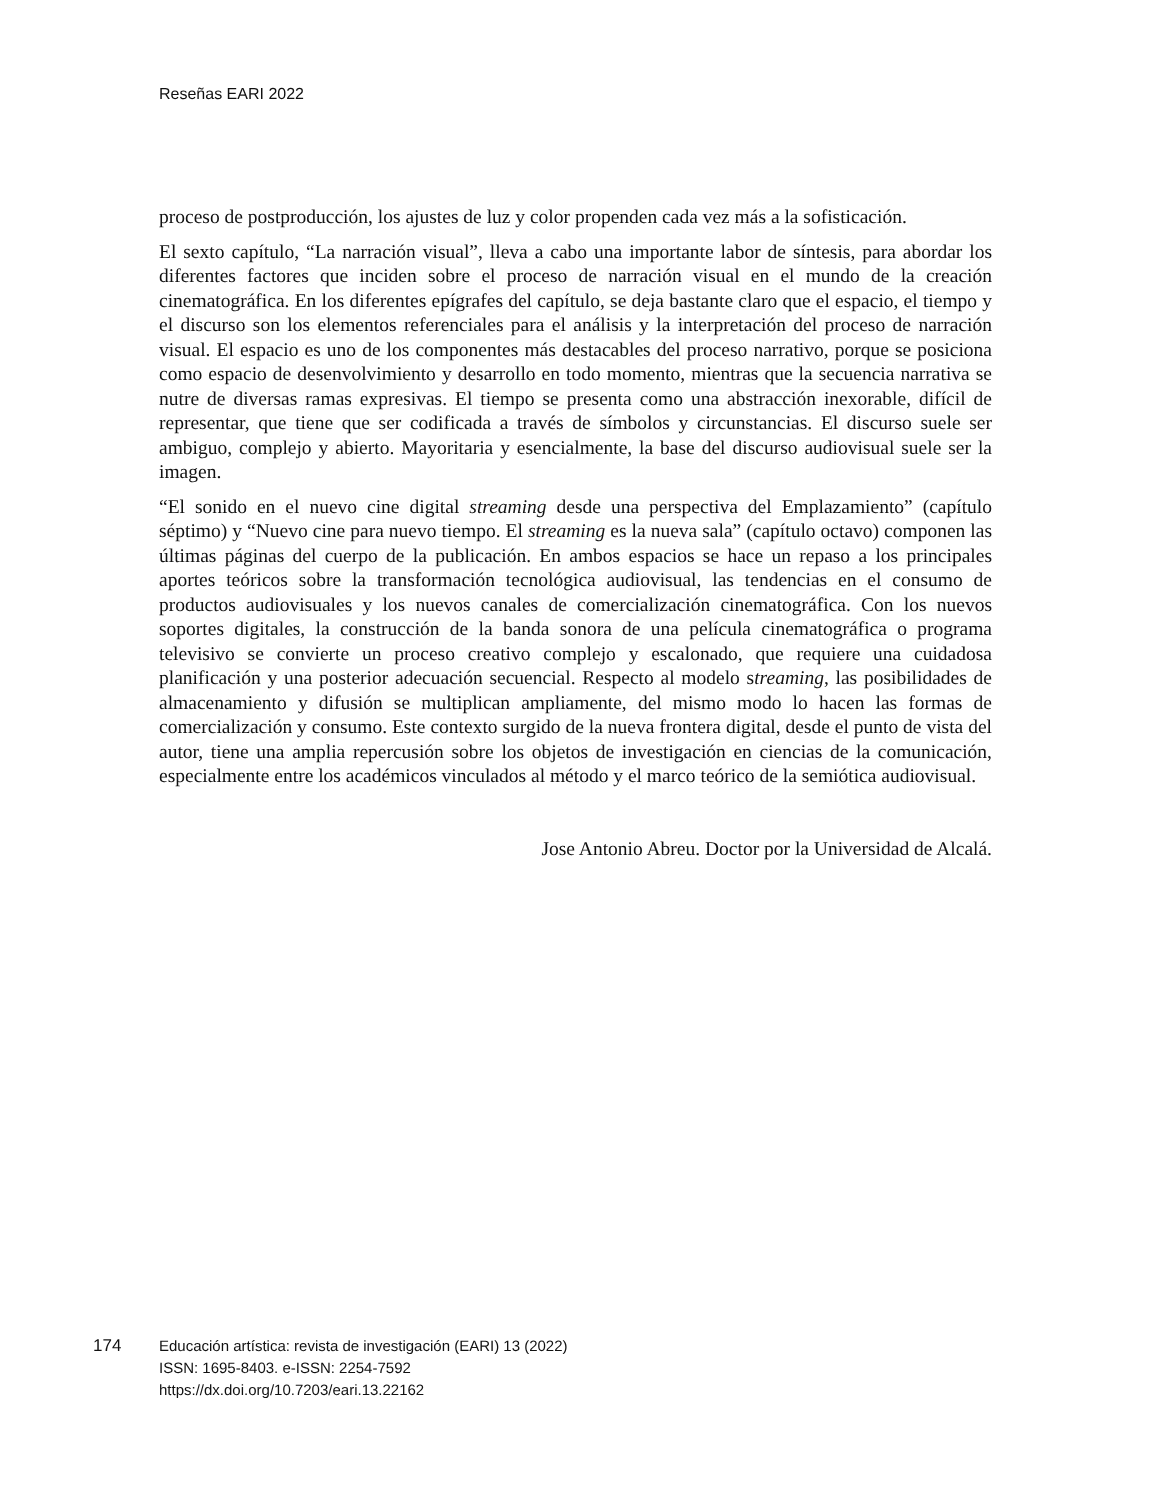Reseñas EARI 2022
proceso de postproducción, los ajustes de luz y color propenden cada vez más a la sofisticación.
El sexto capítulo, “La narración visual”, lleva a cabo una importante labor de síntesis, para abordar los diferentes factores que inciden sobre el proceso de narración visual en el mundo de la creación cinematográfica. En los diferentes epígrafes del capítulo, se deja bastante claro que el espacio, el tiempo y el discurso son los elementos referenciales para el análisis y la interpretación del proceso de narración visual. El espacio es uno de los componentes más destacables del proceso narrativo, porque se posiciona como espacio de desenvolvimiento y desarrollo en todo momento, mientras que la secuencia narrativa se nutre de diversas ramas expresivas. El tiempo se presenta como una abstracción inexorable, difícil de representar, que tiene que ser codificada a través de símbolos y circunstancias. El discurso suele ser ambiguo, complejo y abierto. Mayoritaria y esencialmente, la base del discurso audiovisual suele ser la imagen.
“El sonido en el nuevo cine digital streaming desde una perspectiva del Emplazamiento” (capítulo séptimo) y “Nuevo cine para nuevo tiempo. El streaming es la nueva sala” (capítulo octavo) componen las últimas páginas del cuerpo de la publicación. En ambos espacios se hace un repaso a los principales aportes teóricos sobre la transformación tecnológica audiovisual, las tendencias en el consumo de productos audiovisuales y los nuevos canales de comercialización cinematográfica. Con los nuevos soportes digitales, la construcción de la banda sonora de una película cinematográfica o programa televisivo se convierte un proceso creativo complejo y escalonado, que requiere una cuidadosa planificación y una posterior adecuación secuencial. Respecto al modelo streaming, las posibilidades de almacenamiento y difusión se multiplican ampliamente, del mismo modo lo hacen las formas de comercialización y consumo. Este contexto surgido de la nueva frontera digital, desde el punto de vista del autor, tiene una amplia repercusión sobre los objetos de investigación en ciencias de la comunicación, especialmente entre los académicos vinculados al método y el marco teórico de la semiótica audiovisual.
Jose Antonio Abreu. Doctor por la Universidad de Alcalá.
174 Educación artística: revista de investigación (EARI) 13 (2022)
ISSN: 1695-8403. e-ISSN: 2254-7592
https://dx.doi.org/10.7203/eari.13.22162